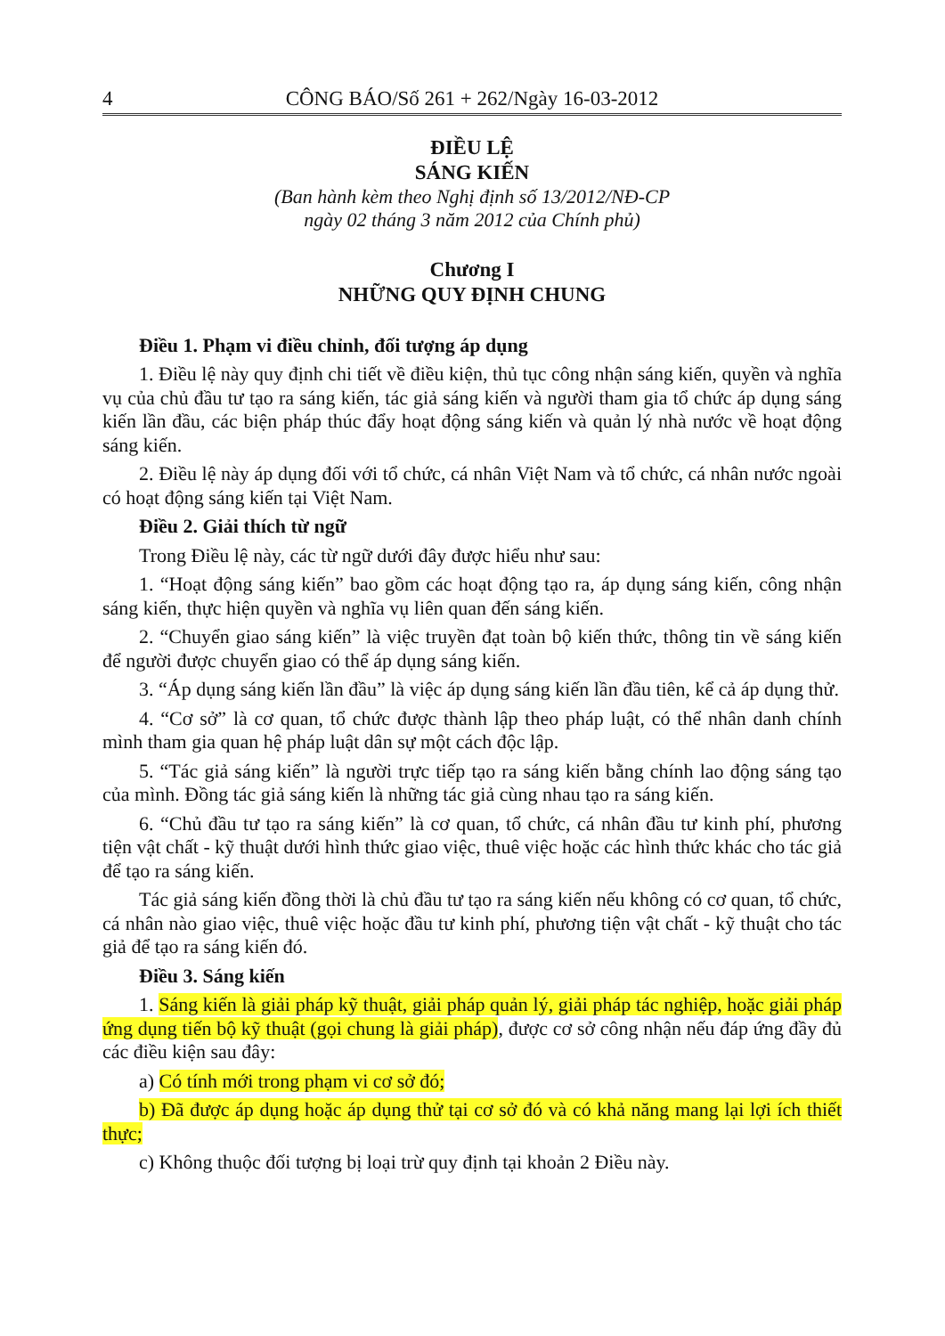4 CÔNG BÁO/Số 261 + 262/Ngày 16-03-2012
ĐIỀU LỆ
SÁNG KIẾN
(Ban hành kèm theo Nghị định số 13/2012/NĐ-CP
ngày 02 tháng 3 năm 2012 của Chính phủ)
Chương I
NHỮNG QUY ĐỊNH CHUNG
Điều 1. Phạm vi điều chỉnh, đối tượng áp dụng
1. Điều lệ này quy định chi tiết về điều kiện, thủ tục công nhận sáng kiến, quyền và nghĩa vụ của chủ đầu tư tạo ra sáng kiến, tác giả sáng kiến và người tham gia tổ chức áp dụng sáng kiến lần đầu, các biện pháp thúc đẩy hoạt động sáng kiến và quản lý nhà nước về hoạt động sáng kiến.
2. Điều lệ này áp dụng đối với tổ chức, cá nhân Việt Nam và tổ chức, cá nhân nước ngoài có hoạt động sáng kiến tại Việt Nam.
Điều 2. Giải thích từ ngữ
Trong Điều lệ này, các từ ngữ dưới đây được hiểu như sau:
1. “Hoạt động sáng kiến” bao gồm các hoạt động tạo ra, áp dụng sáng kiến, công nhận sáng kiến, thực hiện quyền và nghĩa vụ liên quan đến sáng kiến.
2. “Chuyển giao sáng kiến” là việc truyền đạt toàn bộ kiến thức, thông tin về sáng kiến để người được chuyển giao có thể áp dụng sáng kiến.
3. “Áp dụng sáng kiến lần đầu” là việc áp dụng sáng kiến lần đầu tiên, kể cả áp dụng thử.
4. “Cơ sở” là cơ quan, tổ chức được thành lập theo pháp luật, có thể nhân danh chính mình tham gia quan hệ pháp luật dân sự một cách độc lập.
5. “Tác giả sáng kiến” là người trực tiếp tạo ra sáng kiến bằng chính lao động sáng tạo của mình. Đồng tác giả sáng kiến là những tác giả cùng nhau tạo ra sáng kiến.
6. “Chủ đầu tư tạo ra sáng kiến” là cơ quan, tổ chức, cá nhân đầu tư kinh phí, phương tiện vật chất - kỹ thuật dưới hình thức giao việc, thuê việc hoặc các hình thức khác cho tác giả để tạo ra sáng kiến.
Tác giả sáng kiến đồng thời là chủ đầu tư tạo ra sáng kiến nếu không có cơ quan, tổ chức, cá nhân nào giao việc, thuê việc hoặc đầu tư kinh phí, phương tiện vật chất - kỹ thuật cho tác giả để tạo ra sáng kiến đó.
Điều 3. Sáng kiến
1. Sáng kiến là giải pháp kỹ thuật, giải pháp quản lý, giải pháp tác nghiệp, hoặc giải pháp ứng dụng tiến bộ kỹ thuật (gọi chung là giải pháp), được cơ sở công nhận nếu đáp ứng đầy đủ các điều kiện sau đây:
a) Có tính mới trong phạm vi cơ sở đó;
b) Đã được áp dụng hoặc áp dụng thử tại cơ sở đó và có khả năng mang lại lợi ích thiết thực;
c) Không thuộc đối tượng bị loại trừ quy định tại khoản 2 Điều này.